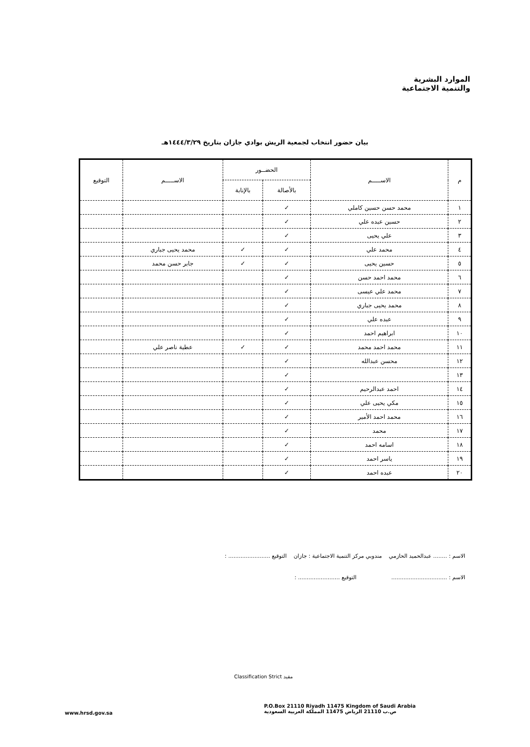الموارد البشرية
والتنمية الاجتماعية
بيان حضور انتخاب لجمعية الريش بوادي جازان بتاريخ ١٤٤٤/٣/٢٩هـ
| م | الاســـــم | الحضــور | | الاســـــم | التوقيع |
| --- | --- | --- | --- | --- | --- |
| | | بالأصالة | بالإنابة | | |
| ١ | محمد حسن حسين كاملي | ✓ | | | |
| ٢ | حسين عبده علي | ✓ | | | |
| ٣ | علي يحيى | ✓ | | | |
| ٤ | محمد علي | ✓ | ✓ | محمد يحيى جباري | |
| ٥ | حسين يحيى | ✓ | ✓ | جابر حسن محمد | |
| ٦ | محمد احمد حسن | ✓ | | | |
| ٧ | محمد علي عيسى | ✓ | | | |
| ٨ | محمد يحيى جباري | ✓ | | | |
| ٩ | عبده علي | ✓ | | | |
| ١٠ | ابراهيم احمد | ✓ | | | |
| ١١ | محمد احمد محمد | ✓ | ✓ | عطية ناصر علي | |
| ١٢ | محسن عبدالله | ✓ | | | |
| ١٣ | | ✓ | | | |
| ١٤ | احمد عبدالرحيم | ✓ | | | |
| ١٥ | مكي يحيى علي | ✓ | | | |
| ١٦ | محمد احمد الأمير | ✓ | | | |
| ١٧ | محمد | ✓ | | | |
| ١٨ | اسامه احمد | ✓ | | | |
| ١٩ | ياسر احمد | ✓ | | | |
| ٢٠ | عبده احمد | ✓ | | | |
الاسم : ........ عبدالحميد الحازمي مندوبي مركز التنمية الاجتماعية : جازان التوقيع ........................ :
الاسم : ................................ التوقيع ........................ :
مقيد Classification Strict
P.O.Box 21110 Riyadh 11475 Kingdom of Saudi Arabia
ص.ب 21110 الرياض 11475 المملكة العربية السعودية
www.hrsd.gov.sa